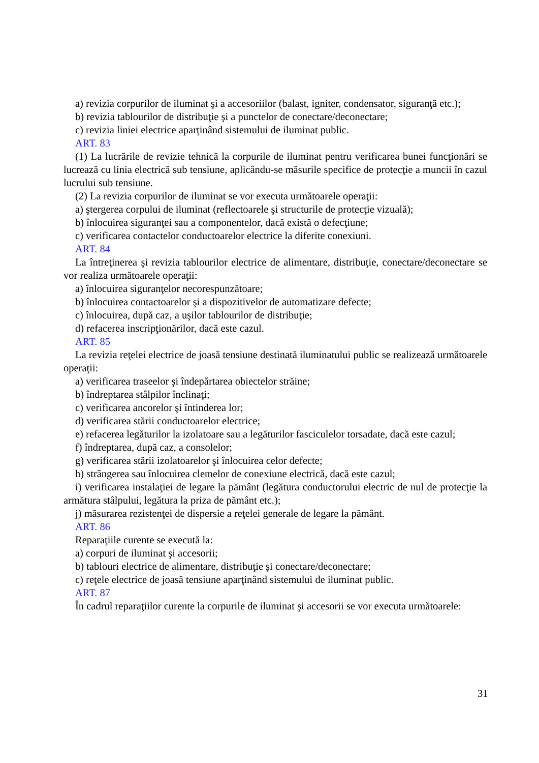a) revizia corpurilor de iluminat şi a accesoriilor (balast, igniter, condensator, siguranţă etc.);
b) revizia tablourilor de distribuţie şi a punctelor de conectare/deconectare;
c) revizia liniei electrice aparţinând sistemului de iluminat public.
ART. 83
(1) La lucrările de revizie tehnică la corpurile de iluminat pentru verificarea bunei funcţionări se lucrează cu linia electrică sub tensiune, aplicându-se măsurile specifice de protecţie a muncii în cazul lucrului sub tensiune.
(2) La revizia corpurilor de iluminat se vor executa următoarele operaţii:
a) ştergerea corpului de iluminat (reflectoarele şi structurile de protecţie vizuală);
b) înlocuirea siguranţei sau a componentelor, dacă există o defecţiune;
c) verificarea contactelor conductoarelor electrice la diferite conexiuni.
ART. 84
La întreţinerea şi revizia tablourilor electrice de alimentare, distribuţie, conectare/deconectare se vor realiza următoarele operaţii:
a) înlocuirea siguranţelor necorespunzătoare;
b) înlocuirea contactoarelor şi a dispozitivelor de automatizare defecte;
c) înlocuirea, după caz, a uşilor tablourilor de distribuţie;
d) refacerea inscripţionărilor, dacă este cazul.
ART. 85
La revizia reţelei electrice de joasă tensiune destinată iluminatului public se realizează următoarele operaţii:
a) verificarea traseelor şi îndepărtarea obiectelor străine;
b) îndreptarea stâlpilor înclinaţi;
c) verificarea ancorelor şi întinderea lor;
d) verificarea stării conductoarelor electrice;
e) refacerea legăturilor la izolatoare sau a legăturilor fasciculelor torsadate, dacă este cazul;
f) îndreptarea, după caz, a consolelor;
g) verificarea stării izolatoarelor şi înlocuirea celor defecte;
h) strângerea sau înlocuirea clemelor de conexiune electrică, dacă este cazul;
i) verificarea instalaţiei de legare la pământ (legătura conductorului electric de nul de protecţie la armătura stâlpului, legătura la priza de pământ etc.);
j) măsurarea rezistenţei de dispersie a reţelei generale de legare la pământ.
ART. 86
Reparaţiile curente se execută la:
a) corpuri de iluminat şi accesorii;
b) tablouri electrice de alimentare, distribuţie şi conectare/deconectare;
c) reţele electrice de joasă tensiune aparţinând sistemului de iluminat public.
ART. 87
În cadrul reparaţiilor curente la corpurile de iluminat şi accesorii se vor executa următoarele:
31